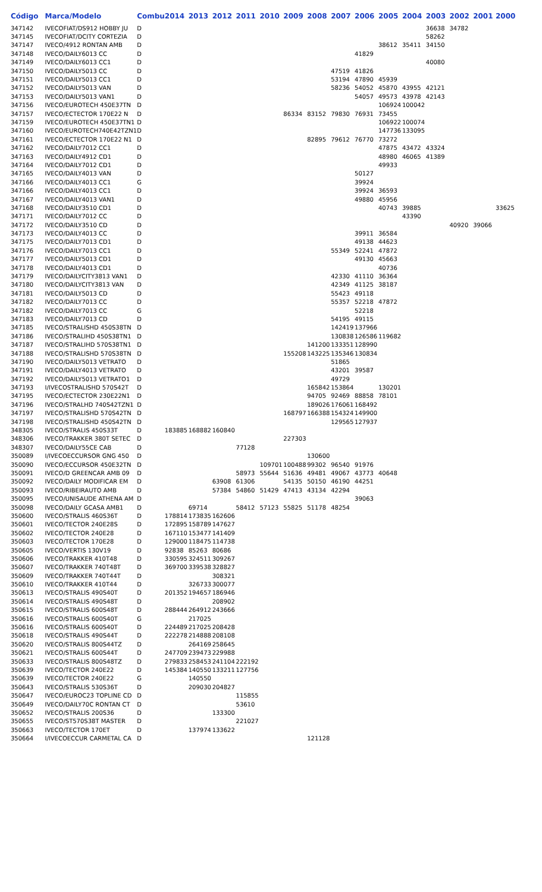| Código | Marca/Modelo | Combu | 2014 | 2013 | 2012 | 2011 | 2010 | 2009 | 2008 | 2007 | 2006 | 2005 | 2004 | 2003 | 2002 | 2001 | 2000 |
| --- | --- | --- | --- | --- | --- | --- | --- | --- | --- | --- | --- | --- | --- | --- | --- | --- | --- |
| 347142 | IVECOFIAT/DS912 HOBBY JU | D | | | | | | | | | | | | 36638 | 34782 | | |
| 347145 | IVECOFIAT/DCITY CORTEZIA | D | | | | | | | | | | | | 58262 | | | |
| 347147 | IVECO/4912 RONTAN AMB | D | | | | | | | | | | 38612 | 35411 | 34150 | | | |
| 347148 | IVECO/DAILY6013 CC | D | | | | | | | | | 41829 | | | | | | |
| 347149 | IVECO/DAILY6013 CC1 | D | | | | | | | | | | | | 40080 | | | |
| 347150 | IVECO/DAILY5013 CC | D | | | | | | | | 47519 | 41826 | | | | | | |
| 347151 | IVECO/DAILY5013 CC1 | D | | | | | | | | 53194 | 47890 | 45939 | | | | | |
| 347152 | IVECO/DAILY5013 VAN | D | | | | | | | | 58236 | 54052 | 45870 | 43955 | 42121 | | | |
| 347153 | IVECO/DAILY5013 VAN1 | D | | | | | | | | | 54057 | 49573 | 43978 | 42143 | | | |
| 347156 | IVECO/EUROTECH 450E37TN | D | | | | | | | | | | 106924 | 100042 | | | | |
| 347157 | IVECO/ECTECTOR 170E22 N | D | | | | | | 86334 | 83152 | 79830 | 76931 | 73455 | | | | | |
| 347159 | IVECO/EUROTECH 450E37TN1 | D | | | | | | | | | | 106922 | 100074 | | | | |
| 347160 | IVECO/EUROTECH740E42TZN1 | D | | | | | | | | | | 147736 | 133095 | | | | |
| 347161 | IVECO/ECTECTOR 170E22 N1 | D | | | | | | | 82895 | 79612 | 76770 | 73272 | | | | | |
| 347162 | IVECO/DAILY7012 CC1 | D | | | | | | | | | | 47875 | 43472 | 43324 | | | |
| 347163 | IVECO/DAILY4912 CD1 | D | | | | | | | | | | 48980 | 46065 | 41389 | | | |
| 347164 | IVECO/DAILY7012 CD1 | D | | | | | | | | | | 49933 | | | | | |
| 347165 | IVECO/DAILY4013 VAN | D | | | | | | | | | 50127 | | | | | | |
| 347166 | IVECO/DAILY4013 CC1 | G | | | | | | | | | 39924 | | | | | | |
| 347166 | IVECO/DAILY4013 CC1 | D | | | | | | | | | 39924 | 36593 | | | | | |
| 347167 | IVECO/DAILY4013 VAN1 | D | | | | | | | | | 49880 | 45956 | | | | | |
| 347168 | IVECO/DAILY3510 CD1 | D | | | | | | | | | | 40743 | 39885 | | | | 33625 |
| 347171 | IVECO/DAILY7012 CC | D | | | | | | | | | | | 43390 | | | | |
| 347172 | IVECO/DAILY3510 CD | D | | | | | | | | | | | | | 40920 | 39066 | |
| 347173 | IVECO/DAILY4013 CC | D | | | | | | | | | 39911 | 36584 | | | | | |
| 347175 | IVECO/DAILY7013 CD1 | D | | | | | | | | | 49138 | 44623 | | | | | |
| 347176 | IVECO/DAILY7013 CC1 | D | | | | | | | | 55349 | 52241 | 47872 | | | | | |
| 347177 | IVECO/DAILY5013 CD1 | D | | | | | | | | | 49130 | 45663 | | | | | |
| 347178 | IVECO/DAILY4013 CD1 | D | | | | | | | | | | 40736 | | | | | |
| 347179 | IVECO/DAILYCITY3813 VAN1 | D | | | | | | | | 42330 | 41110 | 36364 | | | | | |
| 347180 | IVECO/DAILYCITY3813 VAN | D | | | | | | | | 42349 | 41125 | 38187 | | | | | |
| 347181 | IVECO/DAILY5013 CD | D | | | | | | | | 55423 | 49118 | | | | | | |
| 347182 | IVECO/DAILY7013 CC | D | | | | | | | | 55357 | 52218 | 47872 | | | | | |
| 347182 | IVECO/DAILY7013 CC | G | | | | | | | | | 52218 | | | | | | |
| 347183 | IVECO/DAILY7013 CD | D | | | | | | | | 54195 | 49115 | | | | | | |
| 347185 | IVECO/STRALISHD 450S38TN | D | | | | | | | | 142419 | 137966 | | | | | | |
| 347186 | IVECO/STRALIHD 450S38TN1 | D | | | | | | | | 130838 | 126586 | 119682 | | | | | |
| 347187 | IVECO/STRALIHD 570S38TN1 | D | | | | | | | 141200 | 133351 | 128990 | | | | | | |
| 347188 | IVECO/STRALISHD 570S38TN | D | | | | | | 155208 | 143225 | 135346 | 130834 | | | | | | |
| 347190 | IVECO/DAILY5013 VETRATO | D | | | | | | | | 51865 | | | | | | | |
| 347191 | IVECO/DAILY4013 VETRATO | D | | | | | | | | 43201 | 39587 | | | | | | |
| 347192 | IVECO/DAILY5013 VETRATO1 | D | | | | | | | | 49729 | | | | | | | |
| 347193 | I/IVECOSTRALISHD 570S42T | D | | | | | | | 165842 | 153864 | | 130201 | | | | | |
| 347195 | IVECO/ECTECTOR 230E22N1 | D | | | | | | | 94705 | 92469 | 88858 | 78101 | | | | | |
| 347196 | IVECO/STRALHD 740S42TZN1 | D | | | | | | | 189026 | 176061 | 168492 | | | | | | |
| 347197 | IVECO/STRALISHD 570S42TN | D | | | | | | 168797 | 166388 | 154324 | 149900 | | | | | | |
| 347198 | IVECO/STRALISHD 450S42TN | D | | | | | | | | 129565 | 127937 | | | | | | |
| 348305 | IVECO/STRALIS 450S33T | D | 183885 | 168882 | 160840 | | | | | | | | | | | | |
| 348306 | IVECO/TRAKKER 380T SETEC | D | | | | | | 227303 | | | | | | | | | |
| 348307 | IVECO/DAILY55CE CAB | D | | | | 77128 | | | | | | | | | | | |
| 350089 | I/IVECOECCURSOR GNG 450 | D | | | | | | | 130600 | | | | | | | | |
| 350090 | IVECO/ECCURSOR 450E32TN | D | | | | | 109701 | 100488 | 99302 | 96540 | 91976 | | | | | | |
| 350091 | IVECO/D GREENCAR AMB 09 | D | | | | 58973 | 55644 | 51636 | 49481 | 49067 | 43773 | 40648 | | | | | |
| 350092 | IVECO/DAILY MODIFICAR EM | D | | | 63908 | 61306 | | 54135 | 50150 | 46190 | 44251 | | | | | | |
| 350093 | IVECO/RIBEIRAUTO AMB | D | | | 57384 | 54860 | 51429 | 47413 | 43134 | 42294 | | | | | | | |
| 350095 | IVECO/UNISAUDE ATHENA AM | D | | | | | | | | | 39063 | | | | | | |
| 350098 | IVECO/DAILY GCASA AMB1 | D | | 69714 | | 58412 | 57123 | 55825 | 51178 | 48254 | | | | | | | |
| 350600 | IVECO/STRALIS 460S36T | D | 178814 | 173835 | 162606 | | | | | | | | | | | | |
| 350601 | IVECO/TECTOR 240E28S | D | 172895 | 158789 | 147627 | | | | | | | | | | | | |
| 350602 | IVECO/TECTOR 240E28 | D | 167110 | 153477 | 141409 | | | | | | | | | | | | |
| 350603 | IVECO/TECTOR 170E28 | D | 129000 | 118475 | 114738 | | | | | | | | | | | | |
| 350605 | IVECO/VERTIS 130V19 | D | 92838 | 85263 | 80686 | | | | | | | | | | | | |
| 350606 | IVECO/TRAKKER 410T48 | D | 330595 | 324511 | 309267 | | | | | | | | | | | | |
| 350607 | IVECO/TRAKKER 740T48T | D | 369700 | 339538 | 328827 | | | | | | | | | | | | |
| 350609 | IVECO/TRAKKER 740T44T | D | | | 308321 | | | | | | | | | | | | |
| 350610 | IVECO/TRAKKER 410T44 | D | | 326733 | 300077 | | | | | | | | | | | | |
| 350613 | IVECO/STRALIS 490S40T | D | 201352 | 194657 | 186946 | | | | | | | | | | | | |
| 350614 | IVECO/STRALIS 490S48T | D | | | 208902 | | | | | | | | | | | | |
| 350615 | IVECO/STRALIS 600S48T | D | 288444 | 264912 | 243666 | | | | | | | | | | | | |
| 350616 | IVECO/STRALIS 600S40T | G | | 217025 | | | | | | | | | | | | | |
| 350616 | IVECO/STRALIS 600S40T | D | 224489 | 217025 | 208428 | | | | | | | | | | | | |
| 350618 | IVECO/STRALIS 490S44T | D | 222278 | 214888 | 208108 | | | | | | | | | | | | |
| 350620 | IVECO/STRALIS 800S44TZ | D | | 264169 | 258645 | | | | | | | | | | | | |
| 350621 | IVECO/STRALIS 600S44T | D | 247709 | 239473 | 229988 | | | | | | | | | | | | |
| 350633 | IVECO/STRALIS 800S48TZ | D | 279833 | 258453 | 241104 | 222192 | | | | | | | | | | | |
| 350639 | IVECO/TECTOR 240E22 | D | 145384 | 140550 | 133211 | 127756 | | | | | | | | | | | |
| 350639 | IVECO/TECTOR 240E22 | G | | 140550 | | | | | | | | | | | | | |
| 350643 | IVECO/STRALIS 530S36T | D | | 209030 | 204827 | | | | | | | | | | | | |
| 350647 | IVECO/EUROC23 TOPLINE CD | D | | | | 115855 | | | | | | | | | | | |
| 350649 | IVECO/DAILY70C RONTAN CT | D | | | | 53610 | | | | | | | | | | | |
| 350652 | IVECO/STRALIS 200S36 | D | | | 133300 | | | | | | | | | | | | |
| 350655 | IVECO/ST570S38T MASTER | D | | | | 221027 | | | | | | | | | | | |
| 350663 | IVECO/TECTOR 170ET | D | | 137974 | 133622 | | | | | | | | | | | | |
| 350664 | I/IVECOECCUR CARMETAL CA | D | | | | | | | 121128 | | | | | | | | |